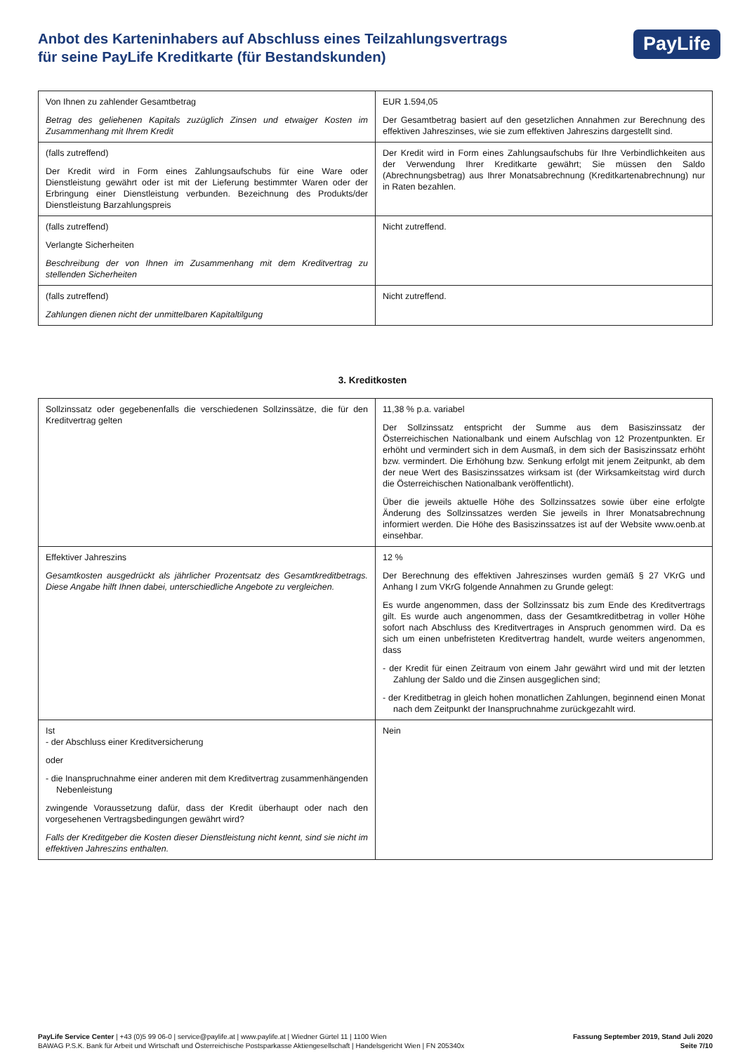Anbot des Karteninhabers auf Abschluss eines Teilzahlungsvertrags
für seine PayLife Kreditkarte (für Bestandskunden)
PayLife
| Von Ihnen zu zahlender Gesamtbetrag Betrag des geliehenen Kapitals zuzüglich Zinsen und etwaiger Kosten im Zusammenhang mit Ihrem Kredit | EUR 1.594,05 Der Gesamtbetrag basiert auf den gesetzlichen Annahmen zur Berechnung des effektiven Jahreszinses, wie sie zum effektiven Jahreszins dargestellt sind. |
| (falls zutreffend) Der Kredit wird in Form eines Zahlungsaufschubs für eine Ware oder Dienstleistung gewährt oder ist mit der Lieferung bestimmter Waren oder der Erbringung einer Dienstleistung verbunden. Bezeichnung des Produkts/der Dienstleistung Barzahlungspreis | Der Kredit wird in Form eines Zahlungsaufschubs für Ihre Verbindlichkeiten aus der Verwendung Ihrer Kreditkarte gewährt; Sie müssen den Saldo (Abrechnungsbetrag) aus Ihrer Monatsabrechnung (Kreditkartenabrechnung) nur in Raten bezahlen. |
| (falls zutreffend) Verlangte Sicherheiten Beschreibung der von Ihnen im Zusammenhang mit dem Kreditvertrag zu stellenden Sicherheiten | Nicht zutreffend. |
| (falls zutreffend) Zahlungen dienen nicht der unmittelbaren Kapitaltilgung | Nicht zutreffend. |
3. Kreditkosten
| Sollzinssatz oder gegebenenfalls die verschiedenen Sollzinssätze, die für den Kreditvertrag gelten | 11,38 % p.a. variabel Der Sollzinssatz entspricht der Summe aus dem Basiszinssatz der Österreichischen Nationalbank und einem Aufschlag von 12 Prozentpunkten. Er erhöht und vermindert sich in dem Ausmaß, in dem sich der Basiszinssatz erhöht bzw. vermindert. Die Erhöhung bzw. Senkung erfolgt mit jenem Zeitpunkt, ab dem der neue Wert des Basiszinssatzes wirksam ist (der Wirksamkeitstag wird durch die Österreichischen Nationalbank veröffentlicht). Über die jeweils aktuelle Höhe des Sollzinssatzes sowie über eine erfolgte Änderung des Sollzinssatzes werden Sie jeweils in Ihrer Monatsabrechnung informiert werden. Die Höhe des Basiszinssatzes ist auf der Website www.oenb.at einsehbar. |
| Effektiver Jahreszins Gesamtkosten ausgedrückt als jährlicher Prozentsatz des Gesamtkreditbetrags. Diese Angabe hilft Ihnen dabei, unterschiedliche Angebote zu vergleichen. | 12 % Der Berechnung des effektiven Jahreszinses wurden gemäß § 27 VKrG und Anhang I zum VKrG folgende Annahmen zu Grunde gelegt: Es wurde angenommen, dass der Sollzinssatz bis zum Ende des Kreditvertrags gilt. Es wurde auch angenommen, dass der Gesamtkreditbetrag in voller Höhe sofort nach Abschluss des Kreditvertrages in Anspruch genommen wird. Da es sich um einen unbefristeten Kreditvertrag handelt, wurde weiters angenommen, dass - der Kredit für einen Zeitraum von einem Jahr gewährt wird und mit der letzten Zahlung der Saldo und die Zinsen ausgeglichen sind; - der Kreditbetrag in gleich hohen monatlichen Zahlungen, beginnend einen Monat nach dem Zeitpunkt der Inanspruchnahme zurückgezahlt wird. |
| Ist - der Abschluss einer Kreditversicherung oder - die Inanspruchnahme einer anderen mit dem Kreditvertrag zusammenhängenden Nebenleistung zwingende Voraussetzung dafür, dass der Kredit überhaupt oder nach den vorgesehenen Vertragsbedingungen gewährt wird? Falls der Kreditgeber die Kosten dieser Dienstleistung nicht kennt, sind sie nicht im effektiven Jahreszins enthalten. | Nein |
PayLife Service Center | +43 (0)5 99 06-0 | service@paylife.at | www.paylife.at | Wiedner Gürtel 11 | 1100 Wien
BAWAG P.S.K. Bank für Arbeit und Wirtschaft und Österreichische Postsparkasse Aktiengesellschaft | Handelsgericht Wien | FN 205340x
Fassung September 2019, Stand Juli 2020
Seite 7/10